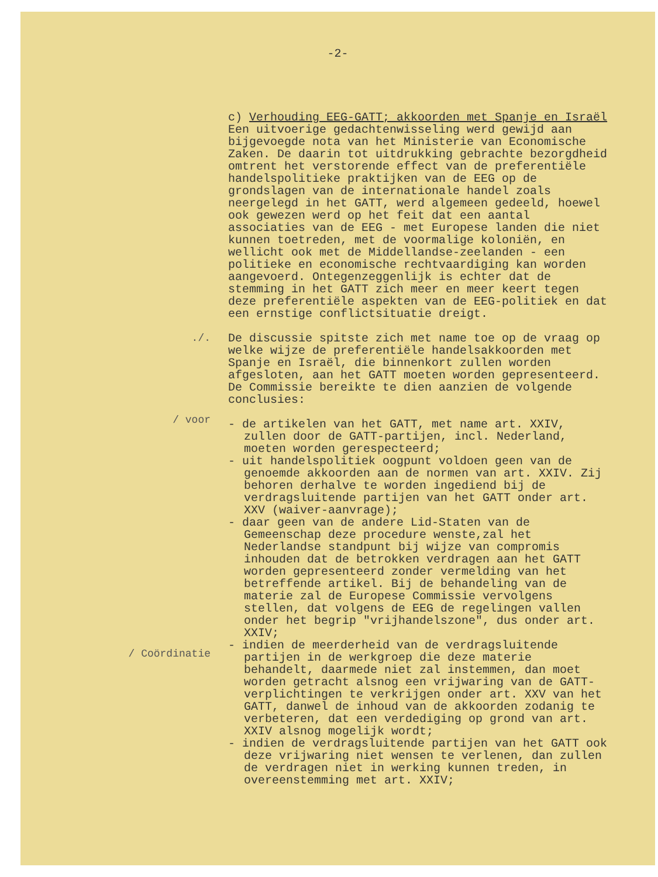-2-
c) Verhouding EEG-GATT; akkoorden met Spanje en Israël
Een uitvoerige gedachtenwisseling werd gewijd aan bijgevoegde nota van het Ministerie van Economische Zaken. De daarin tot uitdrukking gebrachte bezorgdheid omtrent het verstorende effect van de preferentiële handelspolitieke praktijken van de EEG op de grondslagen van de internationale handel zoals neergelegd in het GATT, werd algemeen gedeeld, hoewel ook gewezen werd op het feit dat een aantal associaties van de EEG - met Europese landen die niet kunnen toetreden, met de voormalige koloniën, en wellicht ook met de Middellandse-zeelanden - een politieke en economische rechtvaardiging kan worden aangevoerd. Ontegenzeggenlijk is echter dat de stemming in het GATT zich meer en meer keert tegen deze preferentiële aspekten van de EEG-politiek en dat een ernstige conflictsituatie dreigt.
./.
/ voor
/ Coördinatie
De discussie spitste zich met name toe op de vraag op welke wijze de preferentiële handelsakkoorden met Spanje en Israël, die binnenkort zullen worden afgesloten, aan het GATT moeten worden gepresenteerd. De Commissie bereikte te dien aanzien de volgende conclusies:
- de artikelen van het GATT, met name art. XXIV, zullen door de GATT-partijen, incl. Nederland, moeten worden gerespecteerd;
- uit handelspolitiek oogpunt voldoen geen van de genoemde akkoorden aan de normen van art. XXIV. Zij behoren derhalve te worden ingediend bij de verdragsluitende partijen van het GATT onder art. XXV (waiver-aanvrage);
- daar geen van de andere Lid-Staten van de Gemeenschap deze procedure wenste,zal het Nederlandse standpunt bij wijze van compromis inhouden dat de betrokken verdragen aan het GATT worden gepresenteerd zonder vermelding van het betreffende artikel. Bij de behandeling van de materie zal de Europese Commissie vervolgens stellen, dat volgens de EEG de regelingen vallen onder het begrip "vrijhandelszone", dus onder art. XXIV;
- indien de meerderheid van de verdragsluitende partijen in de werkgroep die deze materie behandelt, daarmede niet zal instemmen, dan moet worden getracht alsnog een vrijwaring van de GATT-verplichtingen te verkrijgen onder art. XXV van het GATT, danwel de inhoud van de akkoorden zodanig te verbeteren, dat een verdediging op grond van art. XXIV alsnog mogelijk wordt;
- indien de verdragsluitende partijen van het GATT ook deze vrijwaring niet wensen te verlenen, dan zullen de verdragen niet in werking kunnen treden, in overeenstemming met art. XXIV;